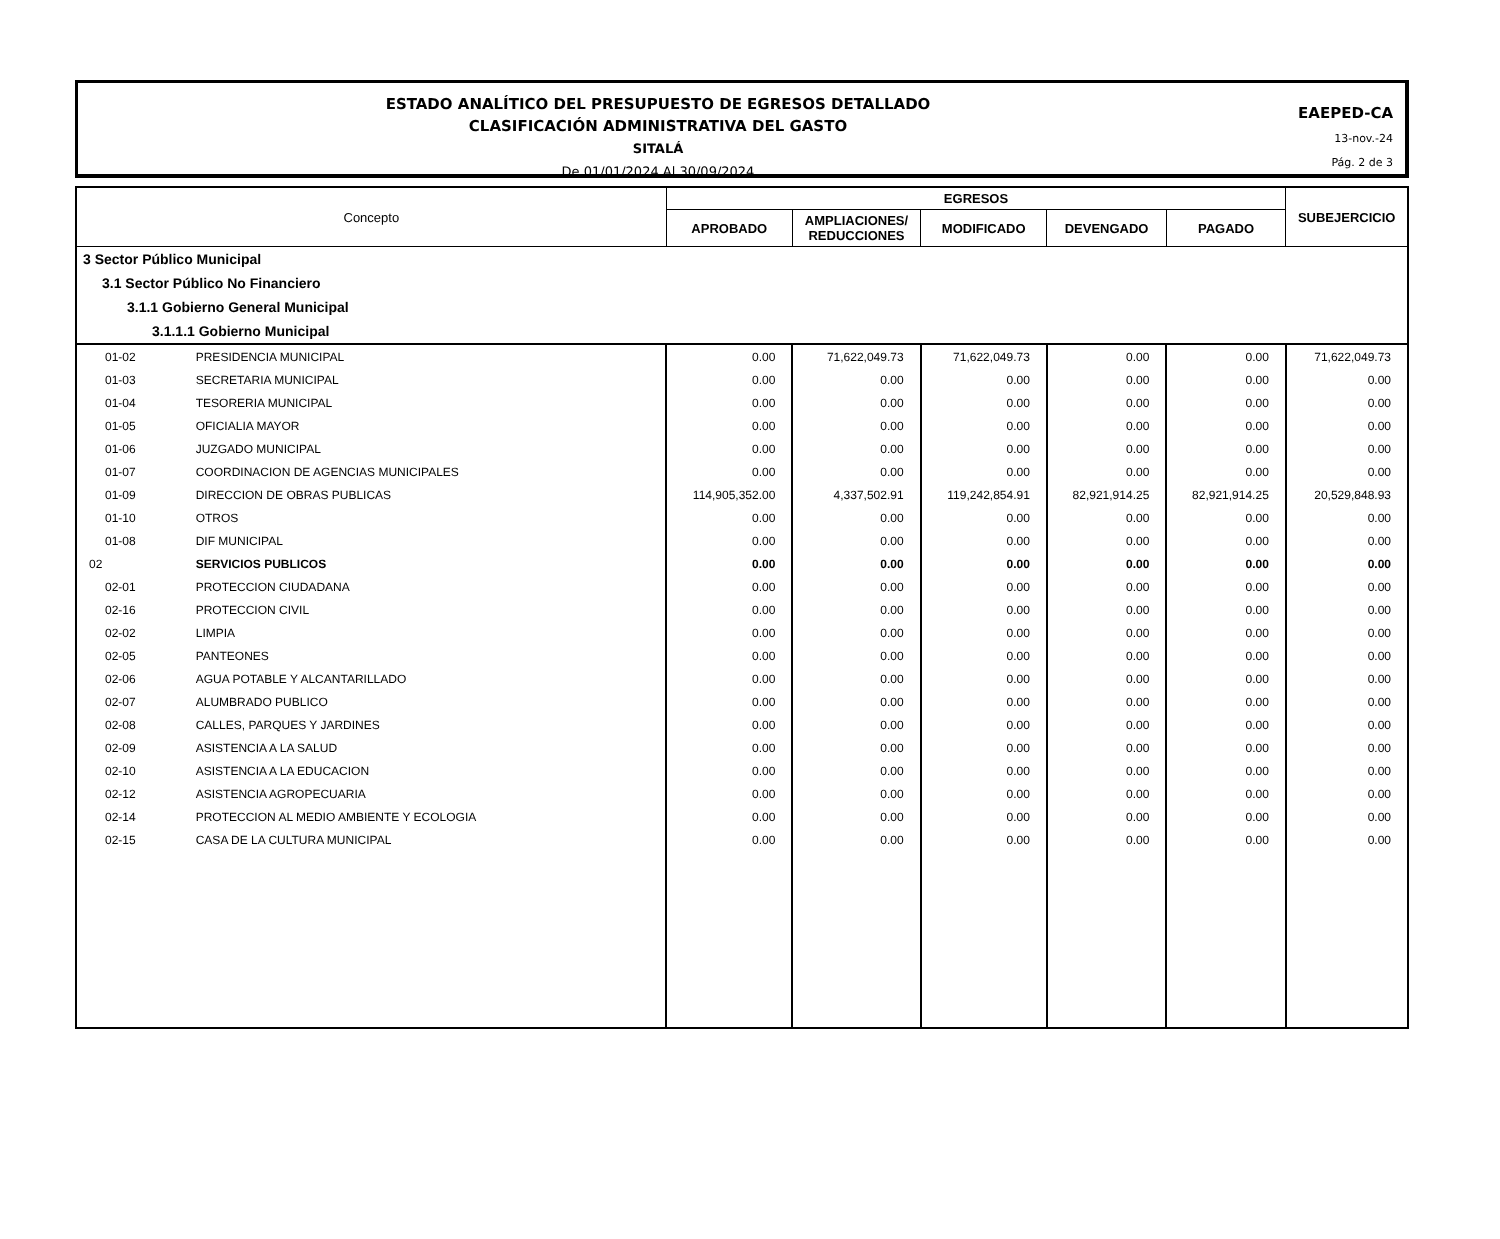ESTADO ANALÍTICO DEL PRESUPUESTO DE EGRESOS DETALLADO
CLASIFICACIÓN ADMINISTRATIVA DEL GASTO
SITALÁ
De 01/01/2024 Al 30/09/2024
EAEPED-CA
13-nov.-24
Pág. 2 de 3
| Concepto | | EGRESOS | | | | | SUBEJERCICIO |
| --- | --- | --- | --- | --- | --- | --- | --- |
| | | APROBADO | AMPLIACIONES/ REDUCCIONES | MODIFICADO | DEVENGADO | PAGADO | |
| 3 Sector Público Municipal | | | | | | | |
| 3.1 Sector Público No Financiero | | | | | | | |
| 3.1.1 Gobierno General Municipal | | | | | | | |
| 3.1.1.1 Gobierno Municipal | | | | | | | |
| 01-02 | PRESIDENCIA MUNICIPAL | 0.00 | 71,622,049.73 | 71,622,049.73 | 0.00 | 0.00 | 71,622,049.73 |
| 01-03 | SECRETARIA MUNICIPAL | 0.00 | 0.00 | 0.00 | 0.00 | 0.00 | 0.00 |
| 01-04 | TESORERIA MUNICIPAL | 0.00 | 0.00 | 0.00 | 0.00 | 0.00 | 0.00 |
| 01-05 | OFICIALIA MAYOR | 0.00 | 0.00 | 0.00 | 0.00 | 0.00 | 0.00 |
| 01-06 | JUZGADO MUNICIPAL | 0.00 | 0.00 | 0.00 | 0.00 | 0.00 | 0.00 |
| 01-07 | COORDINACION DE AGENCIAS MUNICIPALES | 0.00 | 0.00 | 0.00 | 0.00 | 0.00 | 0.00 |
| 01-09 | DIRECCION DE OBRAS PUBLICAS | 114,905,352.00 | 4,337,502.91 | 119,242,854.91 | 82,921,914.25 | 82,921,914.25 | 20,529,848.93 |
| 01-10 | OTROS | 0.00 | 0.00 | 0.00 | 0.00 | 0.00 | 0.00 |
| 01-08 | DIF MUNICIPAL | 0.00 | 0.00 | 0.00 | 0.00 | 0.00 | 0.00 |
| 02 | SERVICIOS PUBLICOS | 0.00 | 0.00 | 0.00 | 0.00 | 0.00 | 0.00 |
| 02-01 | PROTECCION CIUDADANA | 0.00 | 0.00 | 0.00 | 0.00 | 0.00 | 0.00 |
| 02-16 | PROTECCION CIVIL | 0.00 | 0.00 | 0.00 | 0.00 | 0.00 | 0.00 |
| 02-02 | LIMPIA | 0.00 | 0.00 | 0.00 | 0.00 | 0.00 | 0.00 |
| 02-05 | PANTEONES | 0.00 | 0.00 | 0.00 | 0.00 | 0.00 | 0.00 |
| 02-06 | AGUA POTABLE Y ALCANTARILLADO | 0.00 | 0.00 | 0.00 | 0.00 | 0.00 | 0.00 |
| 02-07 | ALUMBRADO PUBLICO | 0.00 | 0.00 | 0.00 | 0.00 | 0.00 | 0.00 |
| 02-08 | CALLES, PARQUES Y JARDINES | 0.00 | 0.00 | 0.00 | 0.00 | 0.00 | 0.00 |
| 02-09 | ASISTENCIA A LA SALUD | 0.00 | 0.00 | 0.00 | 0.00 | 0.00 | 0.00 |
| 02-10 | ASISTENCIA A LA EDUCACION | 0.00 | 0.00 | 0.00 | 0.00 | 0.00 | 0.00 |
| 02-12 | ASISTENCIA AGROPECUARIA | 0.00 | 0.00 | 0.00 | 0.00 | 0.00 | 0.00 |
| 02-14 | PROTECCION AL MEDIO AMBIENTE Y ECOLOGIA | 0.00 | 0.00 | 0.00 | 0.00 | 0.00 | 0.00 |
| 02-15 | CASA DE LA CULTURA MUNICIPAL | 0.00 | 0.00 | 0.00 | 0.00 | 0.00 | 0.00 |